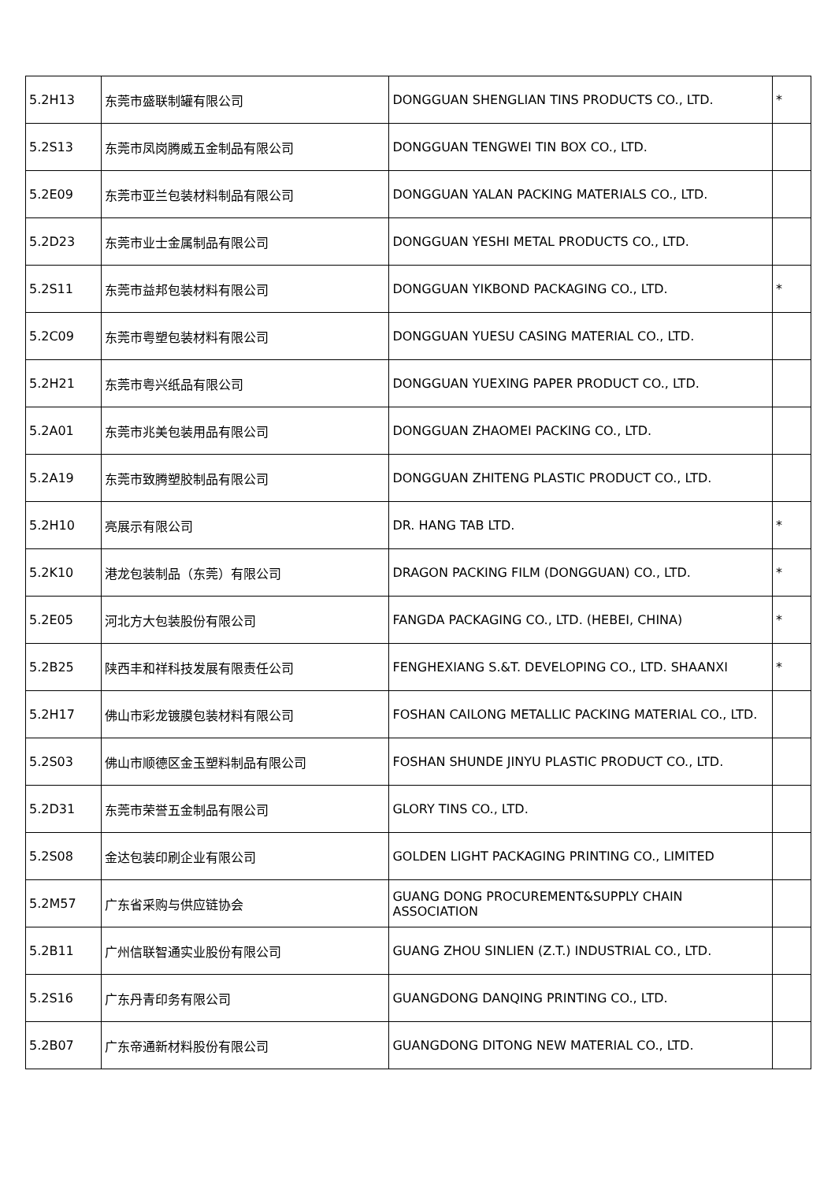| 5.2H13 | 东莞市盛联制罐有限公司 | DONGGUAN SHENGLIAN TINS PRODUCTS CO., LTD. | * |
| 5.2S13 | 东莞市凤岗腾威五金制品有限公司 | DONGGUAN TENGWEI TIN BOX CO., LTD. | |
| 5.2E09 | 东莞市亚兰包装材料制品有限公司 | DONGGUAN YALAN PACKING MATERIALS CO., LTD. | |
| 5.2D23 | 东莞市业士金属制品有限公司 | DONGGUAN YESHI METAL PRODUCTS CO., LTD. | |
| 5.2S11 | 东莞市益邦包装材料有限公司 | DONGGUAN YIKBOND PACKAGING CO., LTD. | * |
| 5.2C09 | 东莞市粤塑包装材料有限公司 | DONGGUAN YUESU CASING MATERIAL CO., LTD. | |
| 5.2H21 | 东莞市粤兴纸品有限公司 | DONGGUAN YUEXING PAPER PRODUCT CO., LTD. | |
| 5.2A01 | 东莞市兆美包装用品有限公司 | DONGGUAN ZHAOMEI PACKING CO., LTD. | |
| 5.2A19 | 东莞市致腾塑胶制品有限公司 | DONGGUAN ZHITENG PLASTIC PRODUCT CO., LTD. | |
| 5.2H10 | 亮展示有限公司 | DR. HANG TAB LTD. | * |
| 5.2K10 | 港龙包装制品（东莞）有限公司 | DRAGON PACKING FILM (DONGGUAN) CO., LTD. | * |
| 5.2E05 | 河北方大包装股份有限公司 | FANGDA PACKAGING CO., LTD. (HEBEI, CHINA) | * |
| 5.2B25 | 陕西丰和祥科技发展有限责任公司 | FENGHEXIANG S.&T. DEVELOPING CO., LTD. SHAANXI | * |
| 5.2H17 | 佛山市彩龙镀膜包装材料有限公司 | FOSHAN CAILONG METALLIC PACKING MATERIAL CO., LTD. | |
| 5.2S03 | 佛山市顺德区金玉塑料制品有限公司 | FOSHAN SHUNDE JINYU PLASTIC PRODUCT CO., LTD. | |
| 5.2D31 | 东莞市荣誉五金制品有限公司 | GLORY TINS CO., LTD. | |
| 5.2S08 | 金达包装印刷企业有限公司 | GOLDEN LIGHT PACKAGING PRINTING CO., LIMITED | |
| 5.2M57 | 广东省采购与供应链协会 | GUANG DONG PROCUREMENT&SUPPLY CHAIN ASSOCIATION | |
| 5.2B11 | 广州信联智通实业股份有限公司 | GUANG ZHOU SINLIEN (Z.T.) INDUSTRIAL CO., LTD. | |
| 5.2S16 | 广东丹青印务有限公司 | GUANGDONG DANQING PRINTING CO., LTD. | |
| 5.2B07 | 广东帝通新材料股份有限公司 | GUANGDONG DITONG NEW MATERIAL CO., LTD. | |